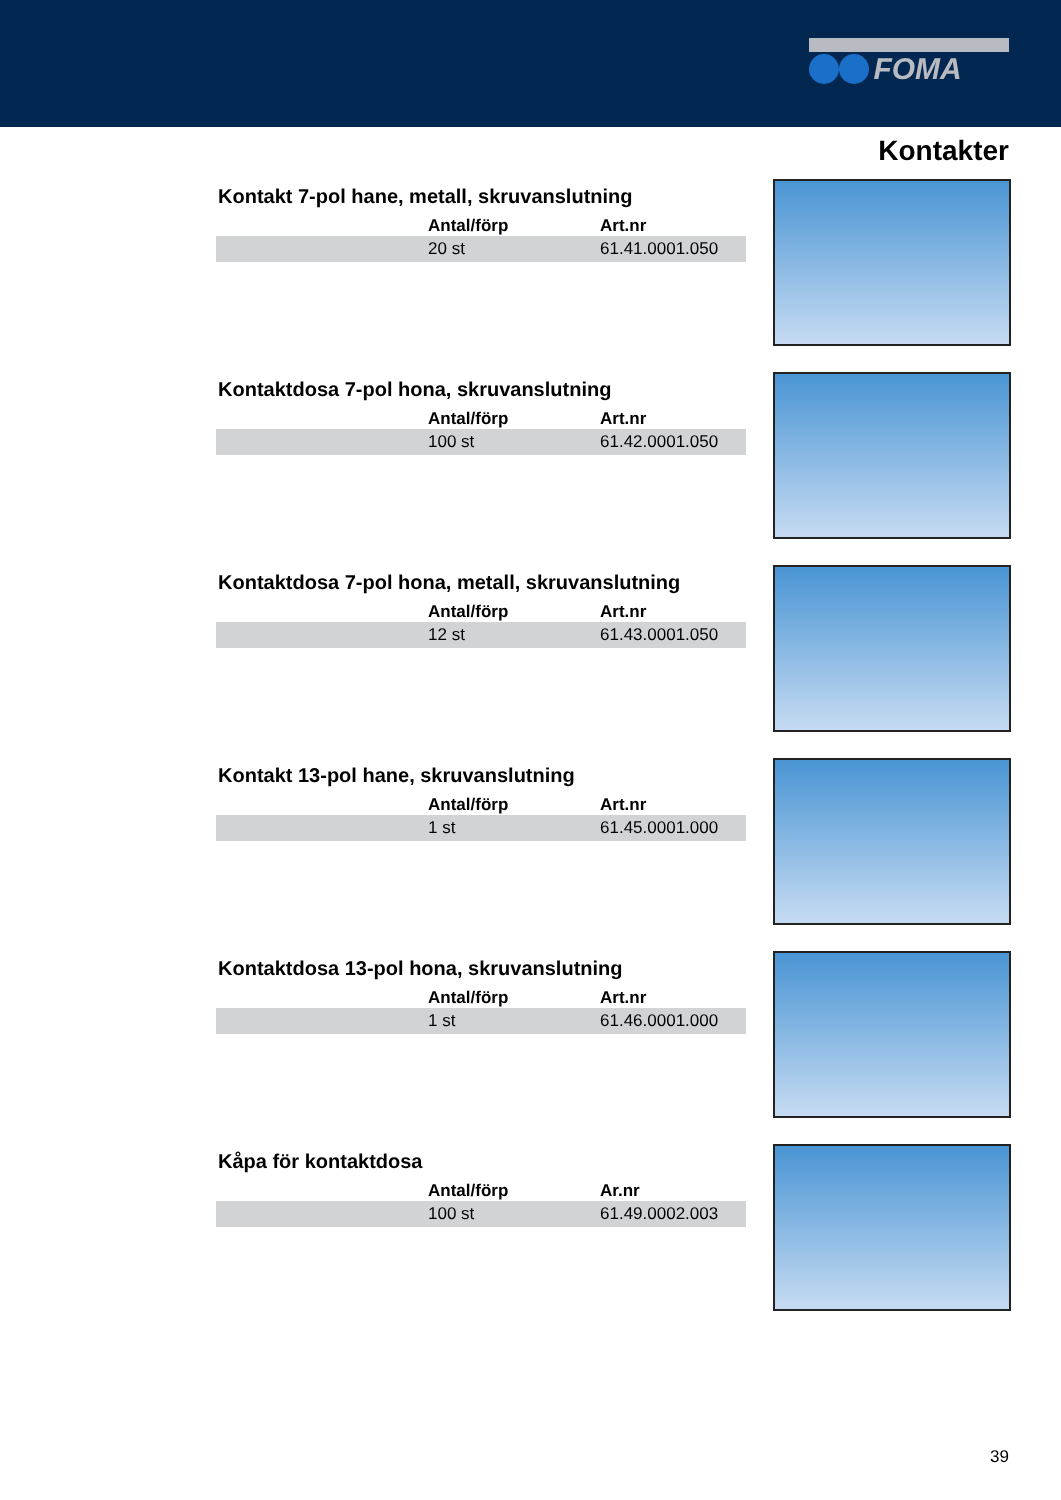FOMA
Kontakter
Kontakt 7-pol hane, metall, skruvanslutning
| | Antal/förp | Art.nr |
| --- | --- | --- |
| | 20 st | 61.41.0001.050 |
Kontaktdosa 7-pol hona, skruvanslutning
| | Antal/förp | Art.nr |
| --- | --- | --- |
| | 100 st | 61.42.0001.050 |
Kontaktdosa 7-pol hona, metall, skruvanslutning
| | Antal/förp | Art.nr |
| --- | --- | --- |
| | 12 st | 61.43.0001.050 |
Kontakt 13-pol hane, skruvanslutning
| | Antal/förp | Art.nr |
| --- | --- | --- |
| | 1 st | 61.45.0001.000 |
Kontaktdosa 13-pol hona, skruvanslutning
| | Antal/förp | Art.nr |
| --- | --- | --- |
| | 1 st | 61.46.0001.000 |
Kåpa för kontaktdosa
| | Antal/förp | Ar.nr |
| --- | --- | --- |
| | 100 st | 61.49.0002.003 |
39